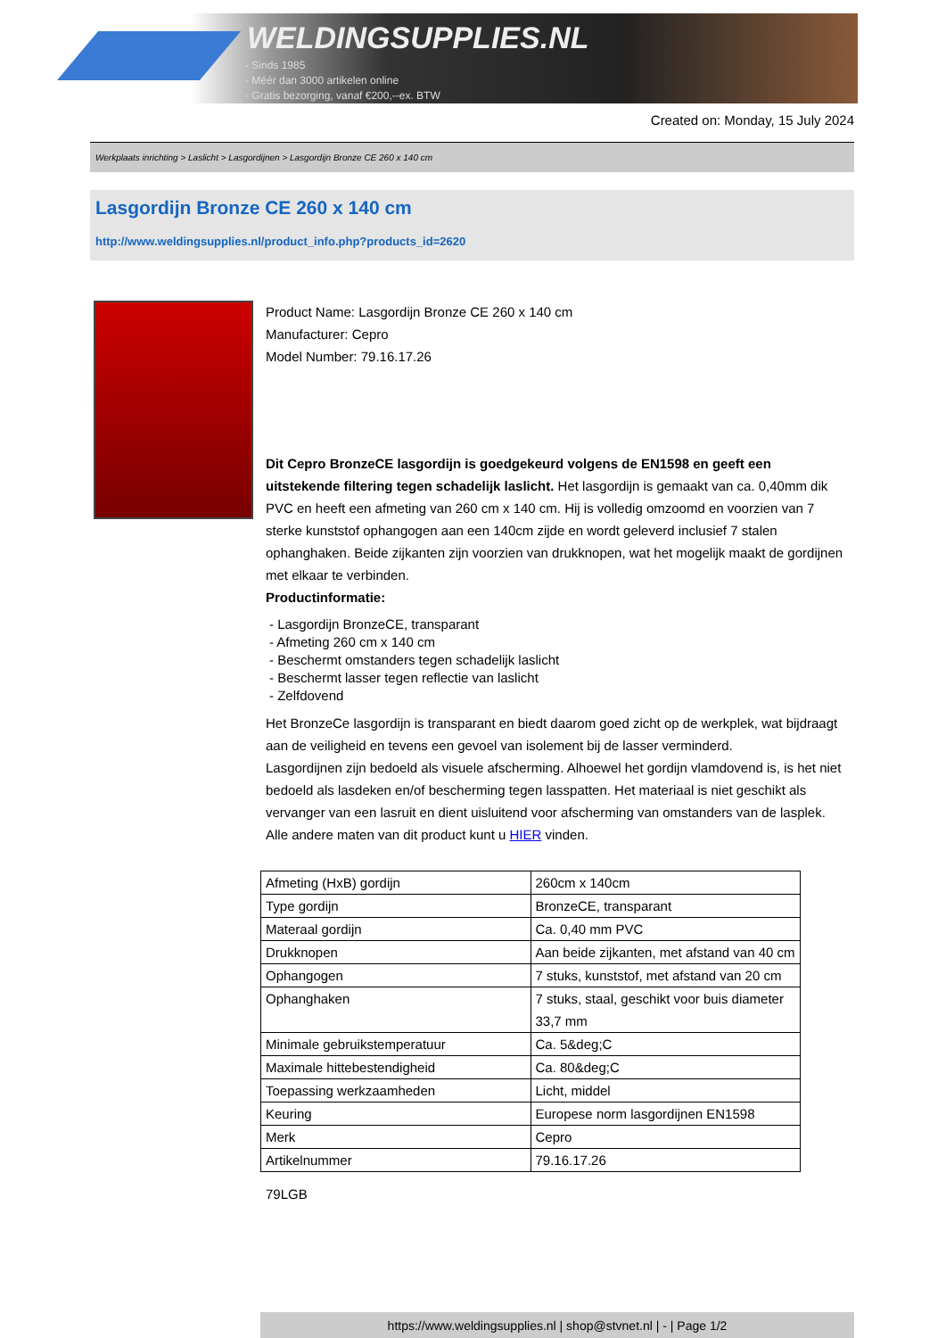WELDINGSUPPLIES.NL
- Sinds 1985
- Méér dan 3000 artikelen online
- Gratis bezorging, vanaf €200,--ex. BTW
Created on: Monday, 15 July 2024
Werkplaats inrichting > Laslicht > Lasgordijnen > Lasgordijn Bronze CE 260 x 140 cm
Lasgordijn Bronze CE 260 x 140 cm
http://www.weldingsupplies.nl/product_info.php?products_id=2620
Product Name: Lasgordijn Bronze CE 260 x 140 cm
Manufacturer: Cepro
Model Number: 79.16.17.26
Dit Cepro BronzeCE lasgordijn is goedgekeurd volgens de EN1598 en geeft een uitstekende filtering tegen schadelijk laslicht. Het lasgordijn is gemaakt van ca. 0,40mm dik PVC en heeft een afmeting van 260 cm x 140 cm. Hij is volledig omzoomd en voorzien van 7 sterke kunststof ophangogen aan een 140cm zijde en wordt geleverd inclusief 7 stalen ophanghaken. Beide zijkanten zijn voorzien van drukknopen, wat het mogelijk maakt de gordijnen met elkaar te verbinden.
Productinformatie:
- Lasgordijn BronzeCE, transparant
- Afmeting 260 cm x 140 cm
- Beschermt omstanders tegen schadelijk laslicht
- Beschermt lasser tegen reflectie van laslicht
- Zelfdovend
Het BronzeCe lasgordijn is transparant en biedt daarom goed zicht op de werkplek, wat bijdraagt aan de veiligheid en tevens een gevoel van isolement bij de lasser verminderd.
Lasgordijnen zijn bedoeld als visuele afscherming. Alhoewel het gordijn vlamdovend is, is het niet bedoeld als lasdeken en/of bescherming tegen lasspatten. Het materiaal is niet geschikt als vervanger van een lasruit en dient uisluitend voor afscherming van omstanders van de lasplek.
Alle andere maten van dit product kunt u HIER vinden.
| Afmeting (HxB) gordijn | 260cm x 140cm |
| Type gordijn | BronzeCE, transparant |
| Materaal gordijn | Ca. 0,40 mm PVC |
| Drukknopen | Aan beide zijkanten, met afstand van 40 cm |
| Ophangogen | 7 stuks, kunststof, met afstand van 20 cm |
| Ophanghaken | 7 stuks, staal, geschikt voor buis diameter 33,7 mm |
| Minimale gebruikstemperatuur | Ca. 5&deg;C |
| Maximale hittebestendigheid | Ca. 80&deg;C |
| Toepassing werkzaamheden | Licht, middel |
| Keuring | Europese norm lasgordijnen EN1598 |
| Merk | Cepro |
| Artikelnummer | 79.16.17.26 |
79LGB
https://www.weldingsupplies.nl | shop@stvnet.nl | - | Page 1/2